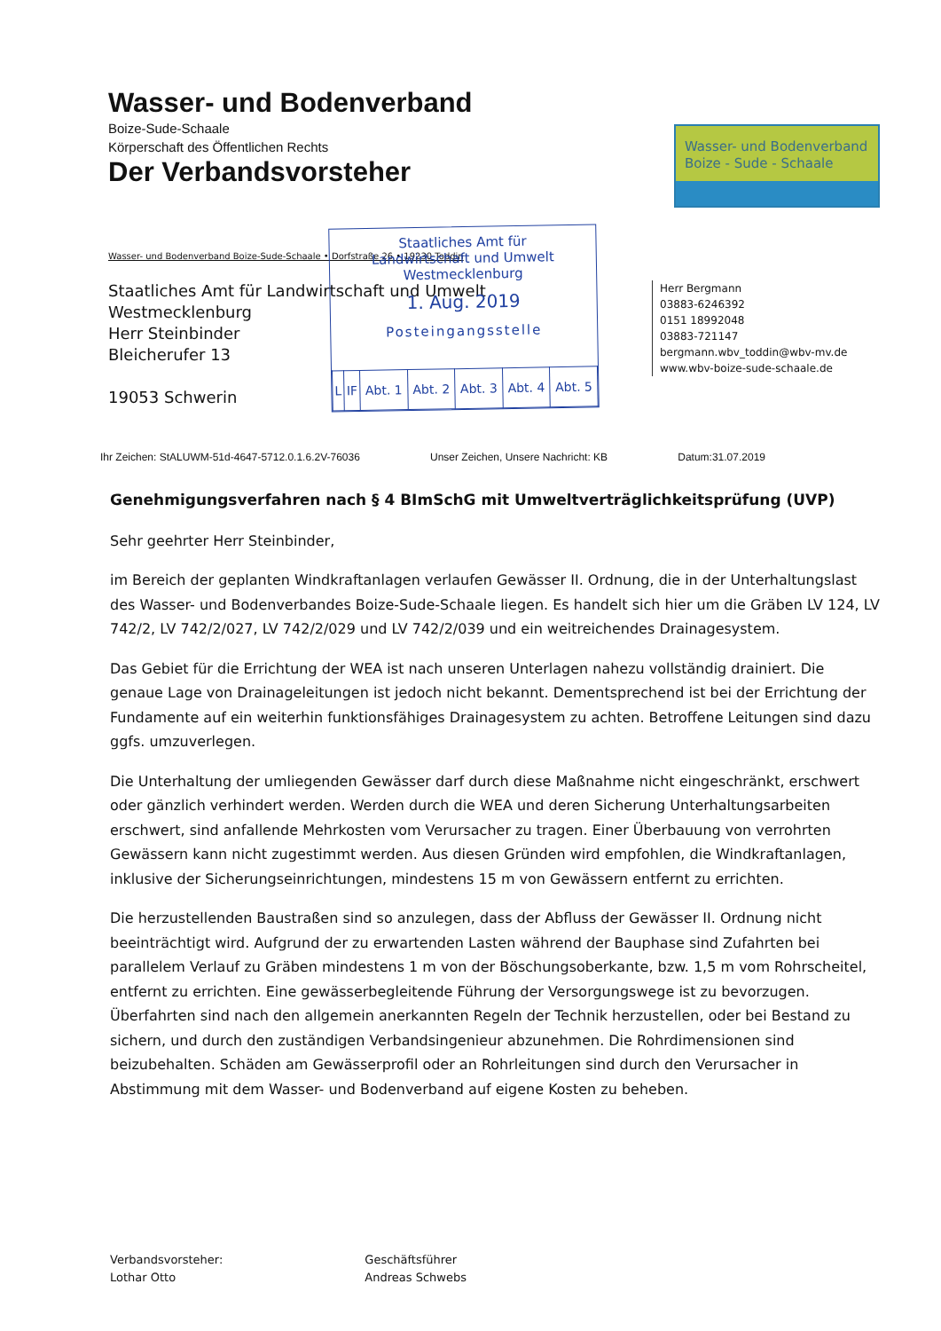Wasser- und Bodenverband
Boize-Sude-Schaale
Körperschaft des Öffentlichen Rechts
Der Verbandsvorsteher
Wasser- und Bodenverband
Boize - Sude - Schaale
Wasser- und Bodenverband Boize-Sude-Schaale • Dorfstraße 26 • 19230 Toddin
Staatliches Amt für Landwirtschaft und Umwelt
Westmecklenburg
Herr Steinbinder
Bleicherufer 13
19053 Schwerin
Staatliches Amt für
Landwirtschaft und Umwelt
Westmecklenburg
1. Aug. 2019
Posteingangsstelle
| L | IF | Abt. 1 | Abt. 2 | Abt. 3 | Abt. 4 | Abt. 5 |
Herr Bergmann
03883-6246392
0151 18992048
03883-721147
bergmann.wbv_toddin@wbv-mv.de
www.wbv-boize-sude-schaale.de
Ihr Zeichen: StALUWM-51d-4647-5712.0.1.6.2V-76036 Unser Zeichen, Unsere Nachricht: KB Datum:31.07.2019
Genehmigungsverfahren nach § 4 BImSchG mit Umweltverträglichkeitsprüfung (UVP)
Sehr geehrter Herr Steinbinder,
im Bereich der geplanten Windkraftanlagen verlaufen Gewässer II. Ordnung, die in der Unterhaltungslast des Wasser- und Bodenverbandes Boize-Sude-Schaale liegen. Es handelt sich hier um die Gräben LV 124, LV 742/2, LV 742/2/027, LV 742/2/029 und LV 742/2/039 und ein weitreichendes Drainagesystem.
Das Gebiet für die Errichtung der WEA ist nach unseren Unterlagen nahezu vollständig drainiert. Die genaue Lage von Drainageleitungen ist jedoch nicht bekannt. Dementsprechend ist bei der Errichtung der Fundamente auf ein weiterhin funktionsfähiges Drainagesystem zu achten. Betroffene Leitungen sind dazu ggfs. umzuverlegen.
Die Unterhaltung der umliegenden Gewässer darf durch diese Maßnahme nicht eingeschränkt, erschwert oder gänzlich verhindert werden. Werden durch die WEA und deren Sicherung Unterhaltungsarbeiten erschwert, sind anfallende Mehrkosten vom Verursacher zu tragen. Einer Überbauung von verrohrten Gewässern kann nicht zugestimmt werden. Aus diesen Gründen wird empfohlen, die Windkraftanlagen, inklusive der Sicherungseinrichtungen, mindestens 15 m von Gewässern entfernt zu errichten.
Die herzustellenden Baustraßen sind so anzulegen, dass der Abfluss der Gewässer II. Ordnung nicht beeinträchtigt wird. Aufgrund der zu erwartenden Lasten während der Bauphase sind Zufahrten bei parallelem Verlauf zu Gräben mindestens 1 m von der Böschungsoberkante, bzw. 1,5 m vom Rohrscheitel, entfernt zu errichten. Eine gewässerbegleitende Führung der Versorgungswege ist zu bevorzugen. Überfahrten sind nach den allgemein anerkannten Regeln der Technik herzustellen, oder bei Bestand zu sichern, und durch den zuständigen Verbandsingenieur abzunehmen. Die Rohrdimensionen sind beizubehalten. Schäden am Gewässerprofil oder an Rohrleitungen sind durch den Verursacher in Abstimmung mit dem Wasser- und Bodenverband auf eigene Kosten zu beheben.
Verbandsvorsteher:
Lothar Otto
Geschäftsführer
Andreas Schwebs